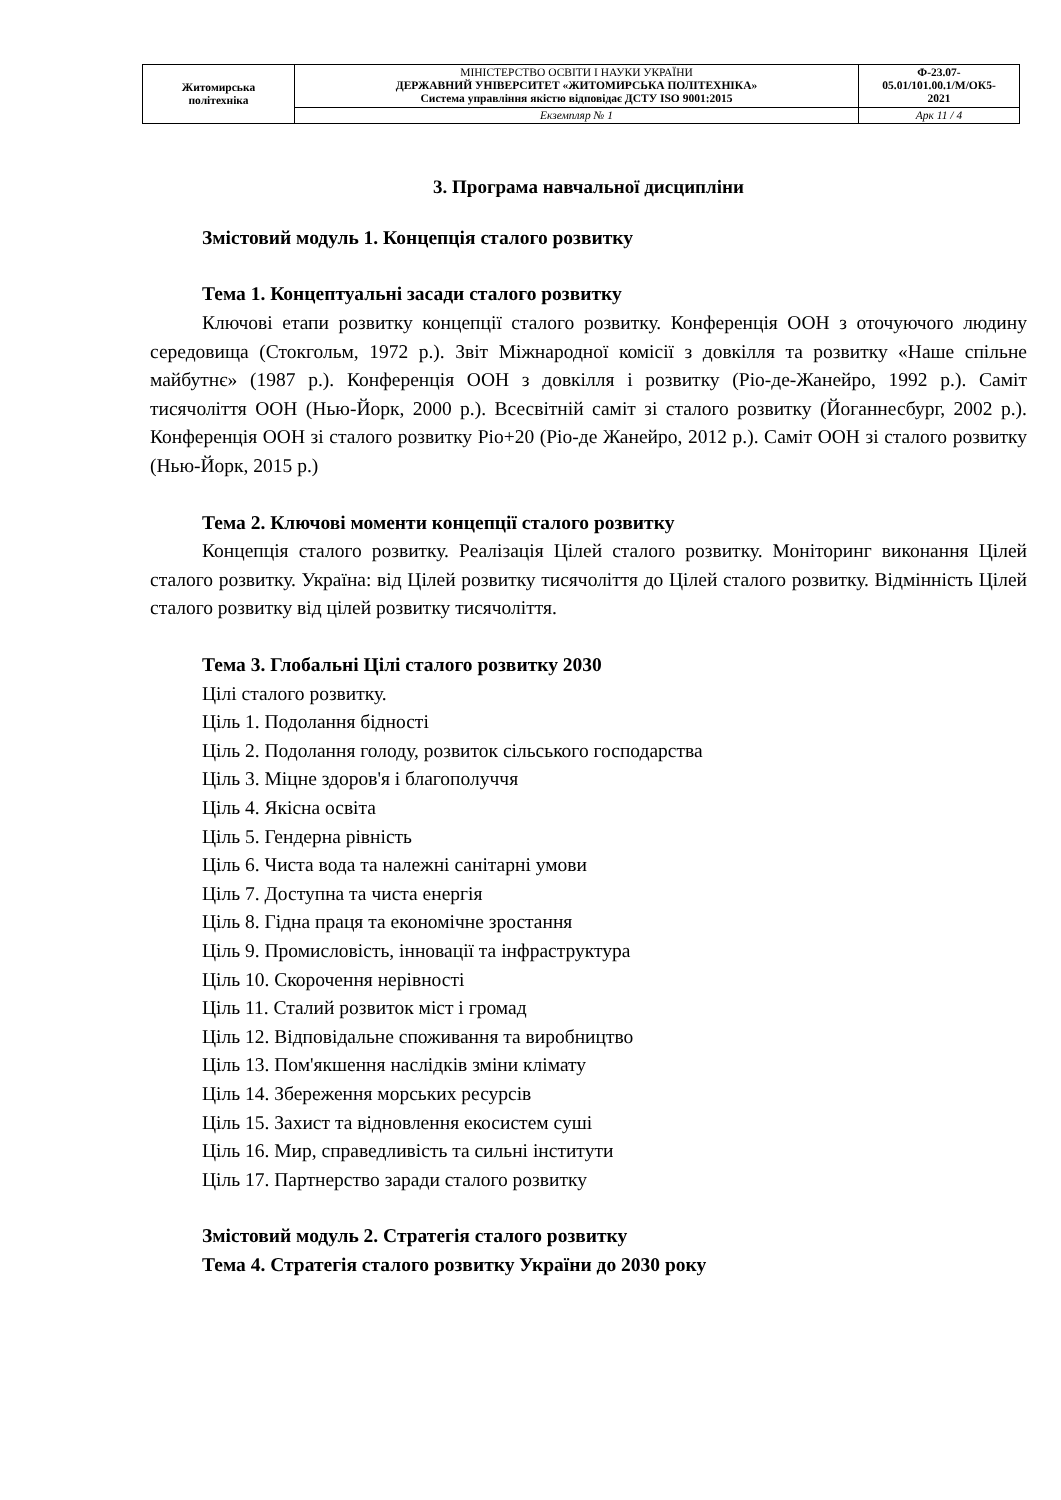| Житомирська політехніка | МІНІСТЕРСТВО ОСВІТИ І НАУКИ УКРАЇНИ ДЕРЖАВНИЙ УНІВЕРСИТЕТ «ЖИТОМИРСЬКА ПОЛІТЕХНІКА» Система управління якістю відповідає ДСТУ ISO 9001:2015 | Ф-23.07- 05.01/101.00.1/М/ОК5- 2021 |
| | Екземпляр № 1 | Арк 11 / 4 |
3. Програма навчальної дисципліни
Змістовий модуль 1. Концепція сталого розвитку
Тема 1. Концептуальні засади сталого розвитку
Ключові етапи розвитку концепції сталого розвитку. Конференція ООН з оточуючого людину середовища (Стокгольм, 1972 р.). Звіт Міжнародної комісії з довкілля та розвитку «Наше спільне майбутнє» (1987 р.). Конференція ООН з довкілля і розвитку (Ріо-де-Жанейро, 1992 р.). Саміт тисячоліття ООН (Нью-Йорк, 2000 р.). Всесвітній саміт зі сталого розвитку (Йоганнесбург, 2002 р.). Конференція ООН зі сталого розвитку Ріо+20 (Ріо-де Жанейро, 2012 р.). Саміт ООН зі сталого розвитку (Нью-Йорк, 2015 р.)
Тема 2. Ключові моменти концепції сталого розвитку
Концепція сталого розвитку. Реалізація Цілей сталого розвитку. Моніторинг виконання Цілей сталого розвитку. Україна: від Цілей розвитку тисячоліття до Цілей сталого розвитку. Відмінність Цілей сталого розвитку від цілей розвитку тисячоліття.
Тема 3. Глобальні Цілі сталого розвитку 2030
Цілі сталого розвитку.
Ціль 1. Подолання бідності
Ціль 2. Подолання голоду, розвиток сільського господарства
Ціль 3. Міцне здоров'я і благополуччя
Ціль 4. Якісна освіта
Ціль 5. Гендерна рівність
Ціль 6. Чиста вода та належні санітарні умови
Ціль 7. Доступна та чиста енергія
Ціль 8. Гідна праця та економічне зростання
Ціль 9. Промисловість, інновації та інфраструктура
Ціль 10. Скорочення нерівності
Ціль 11. Сталий розвиток міст і громад
Ціль 12. Відповідальне споживання та виробництво
Ціль 13. Пом'якшення наслідків зміни клімату
Ціль 14. Збереження морських ресурсів
Ціль 15. Захист та відновлення екосистем суші
Ціль 16. Мир, справедливість та сильні інститути
Ціль 17. Партнерство заради сталого розвитку
Змістовий модуль 2. Стратегія сталого розвитку
Тема 4. Стратегія сталого розвитку України до 2030 року